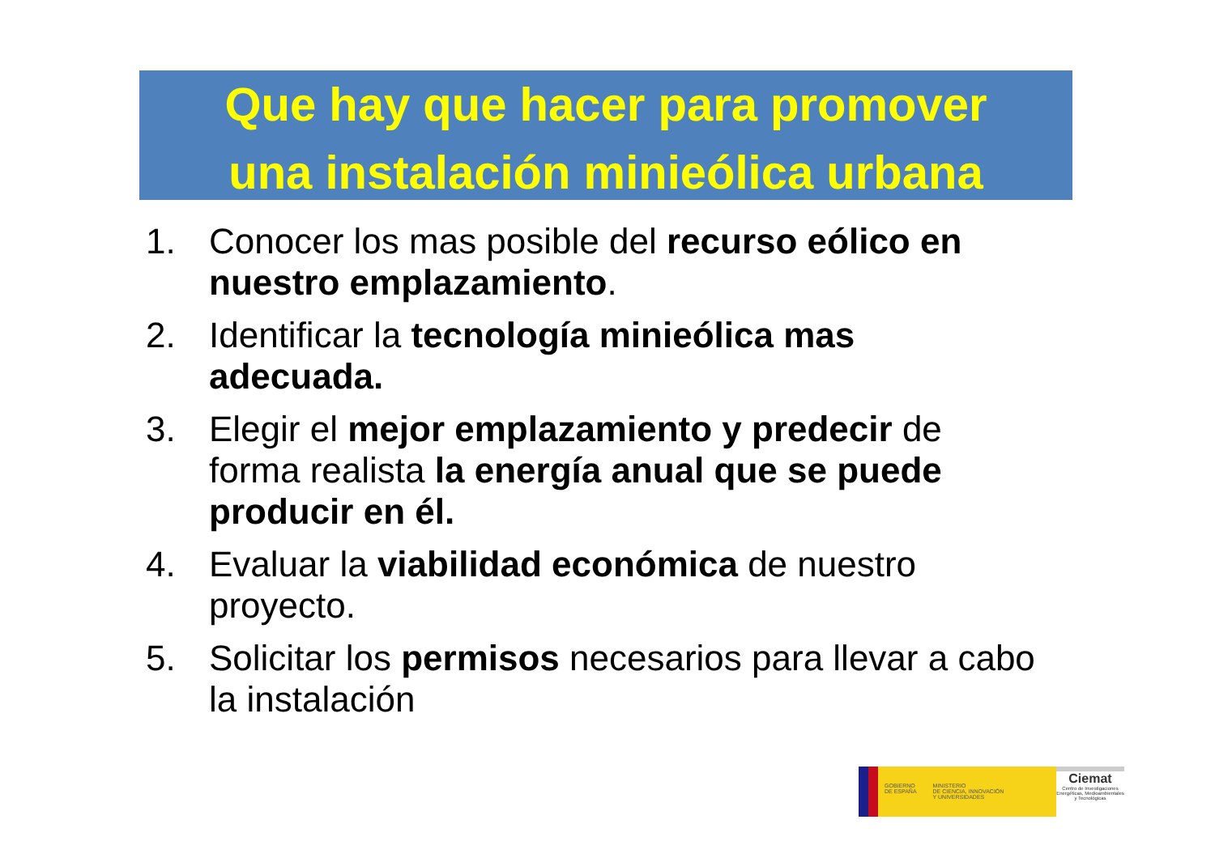Que hay que hacer para promover
una instalación minieólica urbana
1. Conocer los mas posible del recurso eólico en nuestro emplazamiento.
2. Identificar la tecnología minieólica mas adecuada.
3. Elegir el mejor emplazamiento y predecir de forma realista la energía anual que se puede producir en él.
4. Evaluar la viabilidad económica de nuestro proyecto.
5. Solicitar los permisos necesarios para llevar a cabo la instalación
GOBIERNO
DE ESPAÑA MINISTERIO
DE CIENCIA, INNOVACIÓN
Y UNIVERSIDADES
Ciemat
Centro de Investigaciones Energéticas, Medioambientales y Tecnológicas